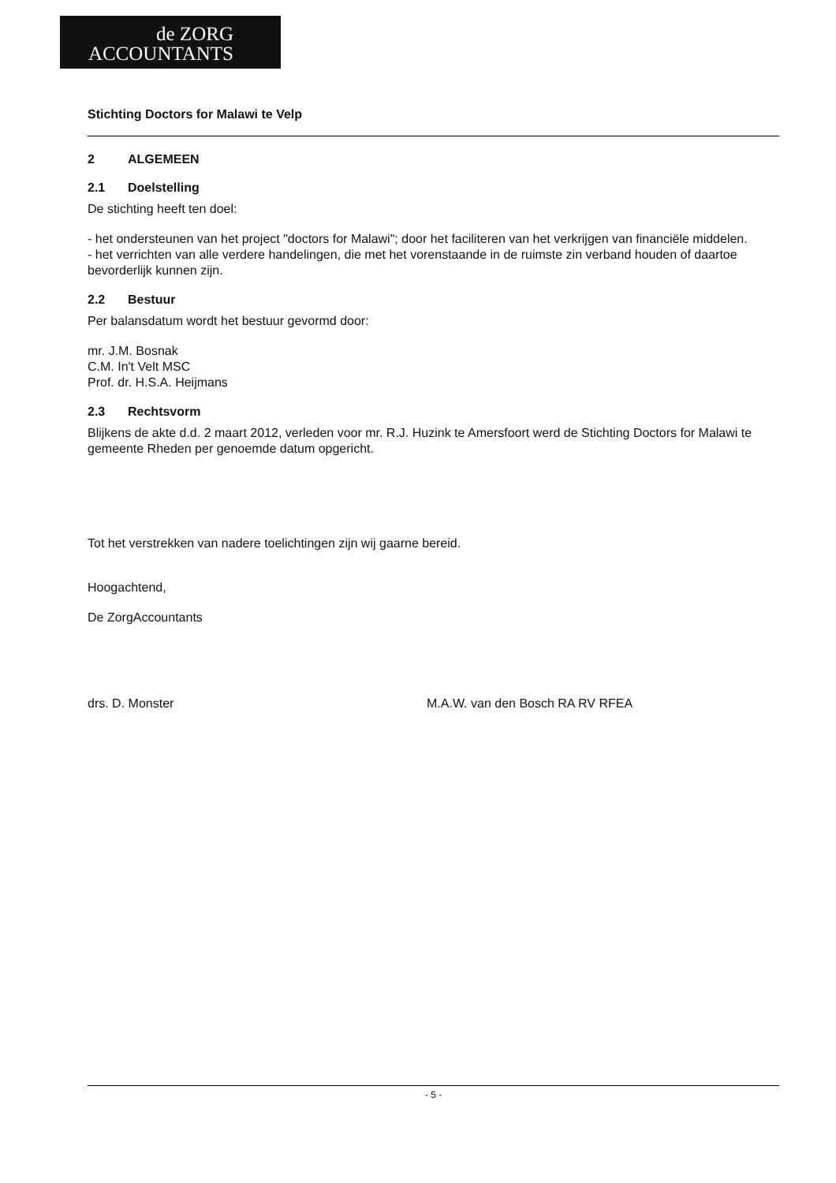de ZORG
ACCOUNTANTS
Stichting Doctors for Malawi te Velp
2 ALGEMEEN
2.1 Doelstelling
De stichting heeft ten doel:
- het ondersteunen van het project "doctors for Malawi"; door het faciliteren van het verkrijgen van financiële middelen.
- het verrichten van alle verdere handelingen, die met het vorenstaande in de ruimste zin verband houden of daartoe bevorderlijk kunnen zijn.
2.2 Bestuur
Per balansdatum wordt het bestuur gevormd door:
mr. J.M. Bosnak
C.M. In't Velt MSC
Prof. dr. H.S.A. Heijmans
2.3 Rechtsvorm
Blijkens de akte d.d. 2 maart 2012, verleden voor mr. R.J. Huzink te Amersfoort werd de Stichting Doctors for Malawi te gemeente Rheden per genoemde datum opgericht.
Tot het verstrekken van nadere toelichtingen zijn wij gaarne bereid.
Hoogachtend,
De ZorgAccountants
drs. D. Monster M.A.W. van den Bosch RA RV RFEA
- 5 -